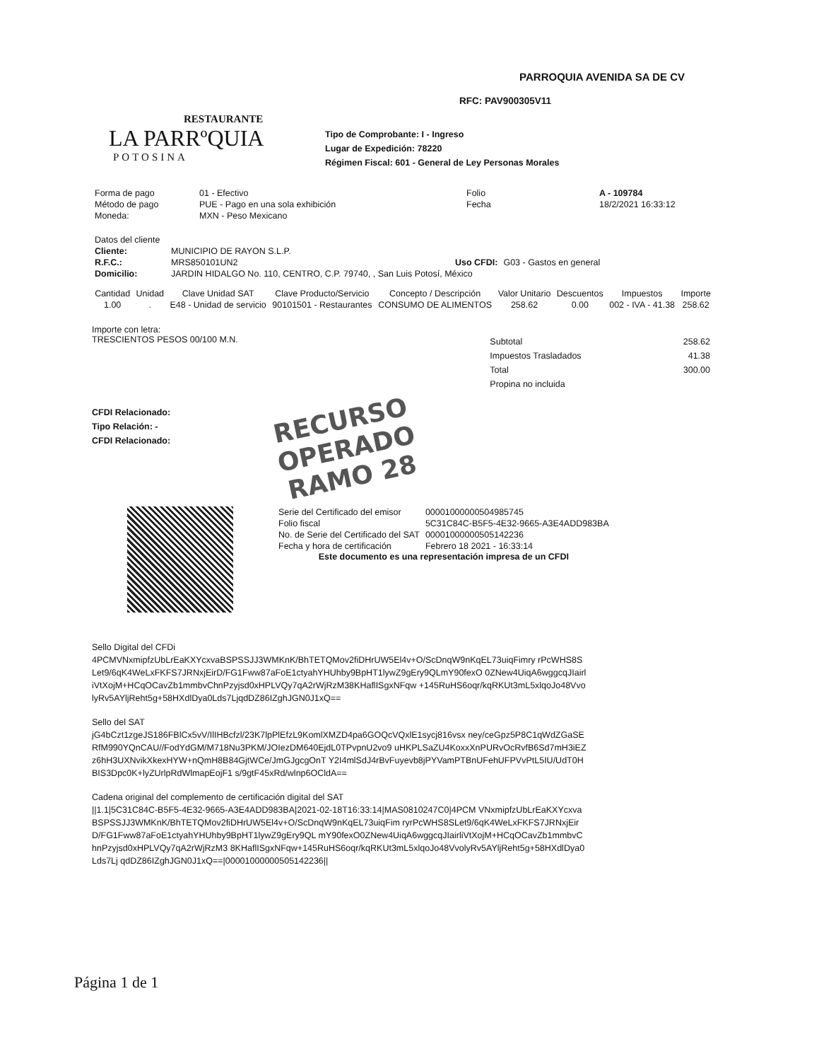RESTAURANTE
LA PARRºQUIA
POTOSINA
PARROQUIA AVENIDA SA DE CV
RFC: PAV900305V11
Tipo de Comprobante: I - Ingreso
Lugar de Expedición: 78220
Régimen Fiscal: 601 - General de Ley Personas Morales
| Forma de pago | 01 - Efectivo | Folio | A - 109784 |
| Método de pago | PUE - Pago en una sola exhibición | Fecha | 18/2/2021 16:33:12 |
| Moneda: | MXN - Peso Mexicano | | |
| Datos del cliente | | | |
| Cliente: | MUNICIPIO DE RAYON S.L.P. | | |
| R.F.C.: | MRS850101UN2 | Uso CFDI: | G03 - Gastos en general |
| Domicilio: | JARDIN HIDALGO No. 110, CENTRO, C.P. 79740, , San Luis Potosí, México | | |
| Cantidad | Unidad | Clave Unidad SAT | Clave Producto/Servicio | Concepto / Descripción | Valor Unitario | Descuentos | Impuestos | Importe |
| --- | --- | --- | --- | --- | --- | --- | --- | --- |
| 1.00 | . | E48 - Unidad de servicio | 90101501 - Restaurantes | CONSUMO DE ALIMENTOS | 258.62 | 0.00 | 002 - IVA - 41.38 | 258.62 |
Importe con letra:
TRESCIENTOS PESOS 00/100 M.N.
| Subtotal | 258.62 |
| Impuestos Trasladados | 41.38 |
| Total | 300.00 |
| Propina no incluida | |
CFDI Relacionado:
Tipo Relación: -
CFDI Relacionado:
RECURSO OPERADO
RAMO 28
| Serie del Certificado del emisor | 00001000000504985745 |
| Folio fiscal | 5C31C84C-B5F5-4E32-9665-A3E4ADD983BA |
| No. de Serie del Certificado del SAT | 00001000000505142236 |
| Fecha y hora de certificación | Febrero 18 2021 - 16:33:14 |
Este documento es una representación impresa de un CFDI
Sello Digital del CFDi
4PCMVNxmipfzUbLrEaKXYcxvaBSPSSJJ3WMKnK/BhTETQMov2fiDHrUW5El4v+O/ScDnqW9nKqEL73uiqFimry rPcWHS8SLet9/6qK4WeLxFKFS7JRNxjEirD/FG1Fww87aFoE1ctyahYHUhby9BpHT1lywZ9gEry9QLmY90fexO 0ZNew4UiqA6wggcqJIairliVtXojM+HCqOCavZb1mmbvChnPzyjsd0xHPLVQy7qA2rWjRzM38KHaflISgxNFqw +145RuHS6oqr/kqRKUt3mL5xlqoJo48VvolyRv5AYljReht5g+58HXdlDya0Lds7LjqdDZ86IZghJGN0J1xQ==
Sello del SAT
jG4bCzt1zgeJS186FBlCx5vV/IlIHBcfzl/23K7lpPlEfzL9KomlXMZD4pa6GOQcVQxlE1sycj816vsx ney/ceGpz5P8C1qWdZGaSERfM990YQnCAU//FodYdGM/M718Nu3PKM/JOIezDM640EjdL0TPvpnU2vo9 uHKPLSaZU4KoxxXnPURvOcRvfB6Sd7mH3iEZz6hH3UXNvikXkexHYW+nQmH8B84GjtWCe/JmGJgcgOnT Y2I4mlSdJ4rBvFuyevb8jPYVamPTBnUFehUFPVvPtL5IU/UdT0HBIS3Dpc0K+lyZUrlpRdWlmapEojF1 s/9gtF45xRd/wlnp6OCldA==
Cadena original del complemento de certificación digital del SAT
||1.1|5C31C84C-B5F5-4E32-9665-A3E4ADD983BA|2021-02-18T16:33:14|MAS0810247C0|4PCM VNxmipfzUbLrEaKXYcxvaBSPSSJJ3WMKnK/BhTETQMov2fiDHrUW5El4v+O/ScDnqW9nKqEL73uiqFim ryrPcWHS8SLet9/6qK4WeLxFKFS7JRNxjEirD/FG1Fww87aFoE1ctyahYHUhby9BpHT1lywZ9gEry9QL mY90fexO0ZNew4UiqA6wggcqJIairliVtXojM+HCqOCavZb1mmbvChnPzyjsd0xHPLVQy7qA2rWjRzM3 8KHaflISgxNFqw+145RuHS6oqr/kqRKUt3mL5xlqoJo48VvolyRv5AYljReht5g+58HXdlDya0Lds7Lj qdDZ86IZghJGN0J1xQ==|00001000000505142236||
Página 1 de 1